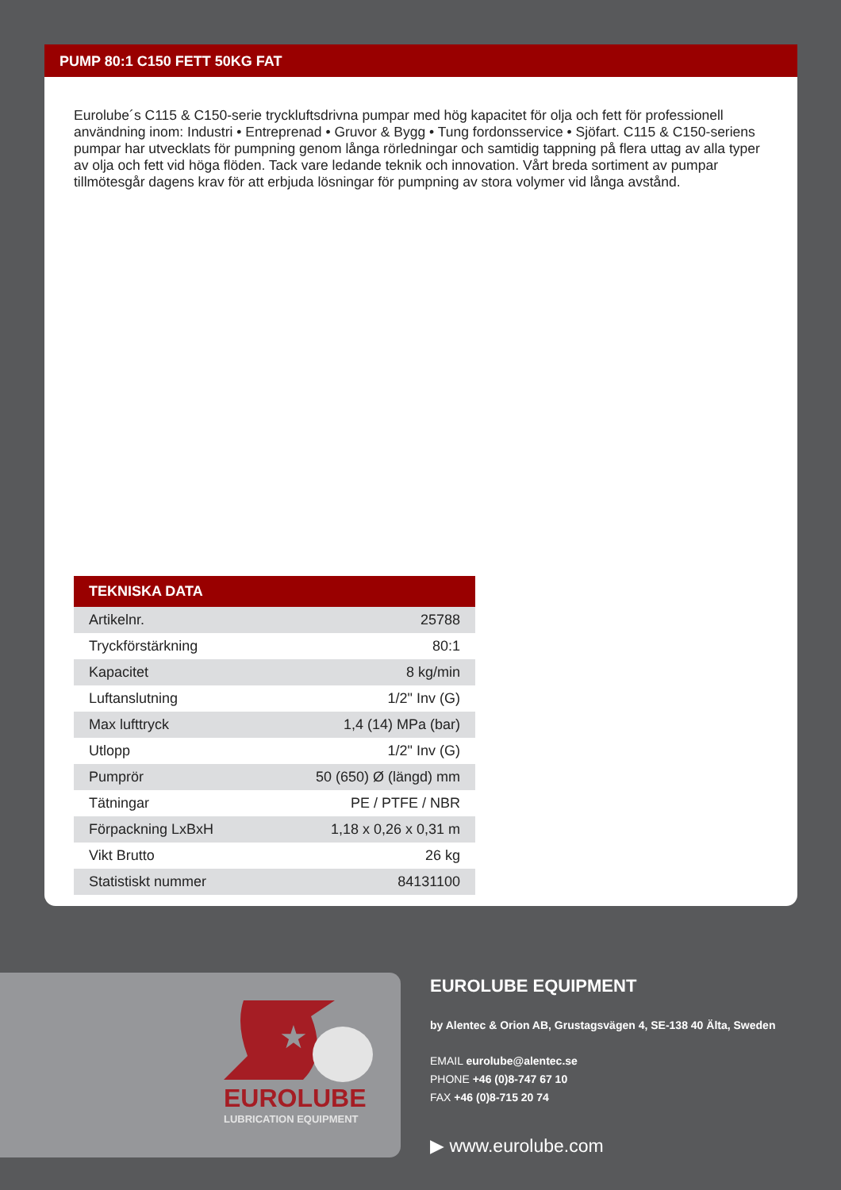PUMP 80:1 C150 FETT 50KG FAT
Eurolube´s C115 & C150-serie tryckluftsdrivna pumpar med hög kapacitet för olja och fett för professionell användning inom: Industri • Entreprenad • Gruvor & Bygg • Tung fordonsservice • Sjöfart. C115 & C150-seriens pumpar har utvecklats för pumpning genom långa rörledningar och samtidig tappning på flera uttag av alla typer av olja och fett vid höga flöden. Tack vare ledande teknik och innovation. Vårt breda sortiment av pumpar tillmötesgår dagens krav för att erbjuda lösningar för pumpning av stora volymer vid långa avstånd.
| TEKNISKA DATA | |
| --- | --- |
| Artikelnr. | 25788 |
| Tryckförstärkning | 80:1 |
| Kapacitet | 8 kg/min |
| Luftanslutning | 1/2" Inv (G) |
| Max lufttryck | 1,4 (14) MPa (bar) |
| Utlopp | 1/2" Inv (G) |
| Pumprör | 50 (650) Ø (längd) mm |
| Tätningar | PE / PTFE / NBR |
| Förpackning LxBxH | 1,18 x 0,26 x 0,31 m |
| Vikt Brutto | 26 kg |
| Statistiskt nummer | 84131100 |
★
EUROLUBE
LUBRICATION EQUIPMENT
EUROLUBE EQUIPMENT
by Alentec & Orion AB, Grustagsvägen 4, SE-138 40 Älta, Sweden
EMAIL eurolube@alentec.se
PHONE +46 (0)8-747 67 10
FAX +46 (0)8-715 20 74
▶ www.eurolube.com